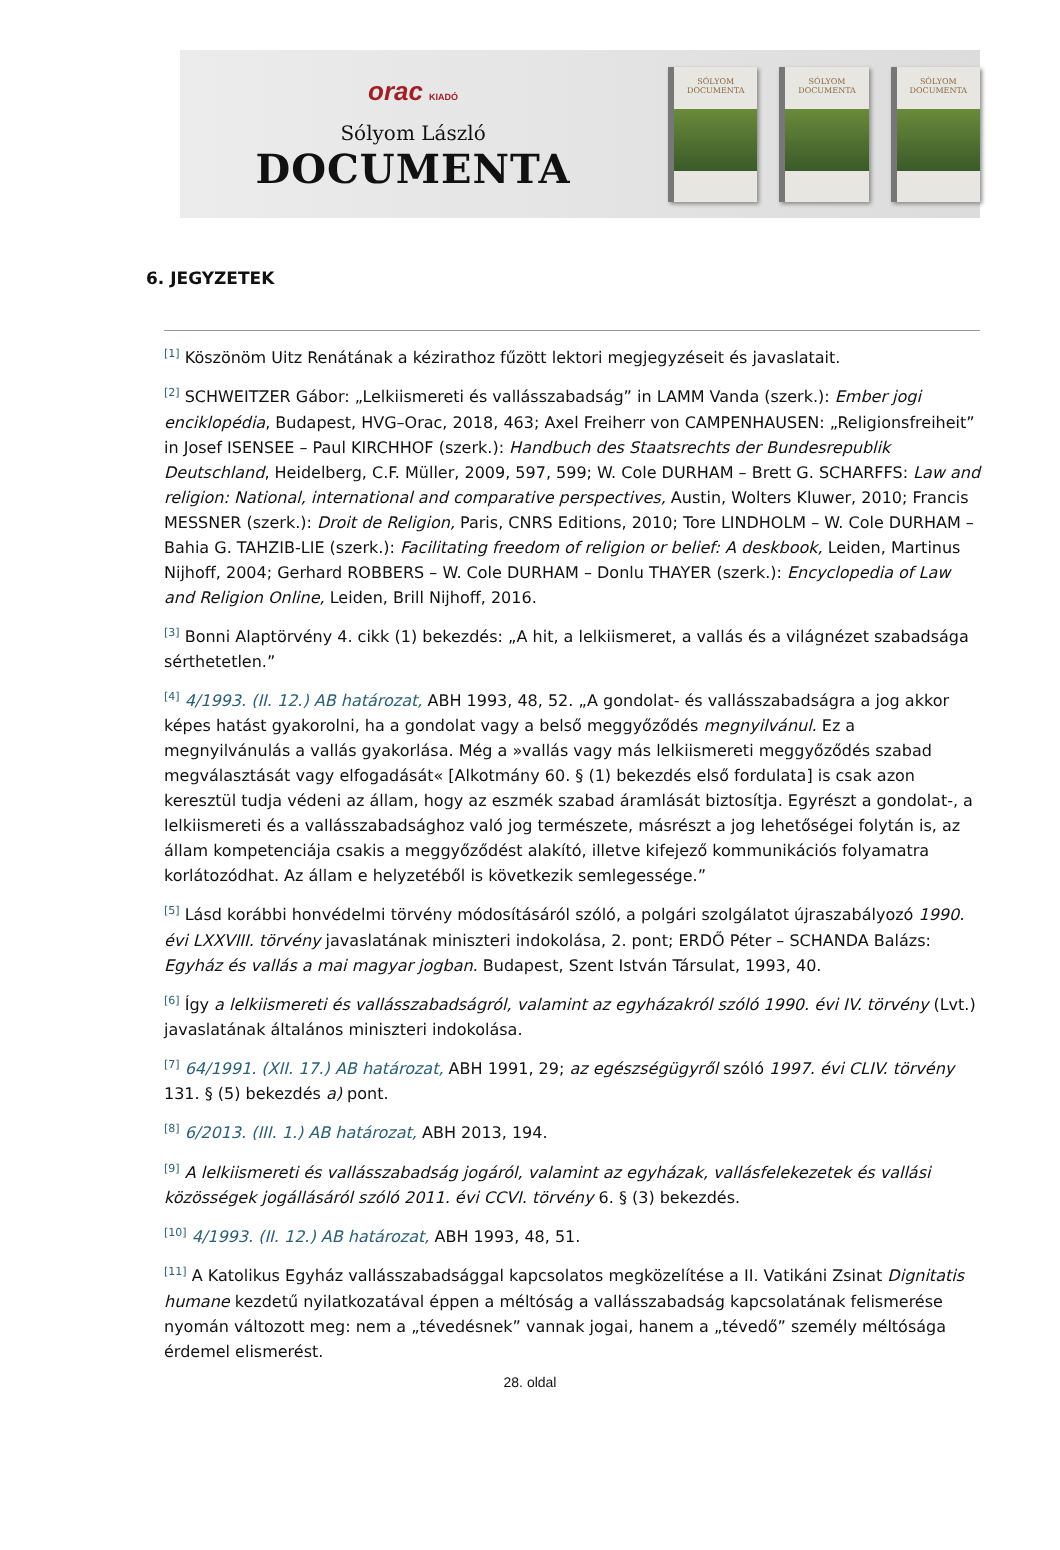orac KIADÓ
Sólyom László
DOCUMENTA
SÓLYOM
DOCUMENTA
SÓLYOM
DOCUMENTA
SÓLYOM
DOCUMENTA
6. JEGYZETEK
<sup>[1]</sup> Köszönöm Uitz Renátának a kézirathoz fűzött lektori megjegyzéseit és javaslatait.
<sup>[2]</sup> SCHWEITZER Gábor: „Lelkiismereti és vallásszabadság” in LAMM Vanda (szerk.): Ember jogi enciklopédia, Budapest, HVG–Orac, 2018, 463; Axel Freiherr von CAMPENHAUSEN: „Religionsfreiheit” in Josef ISENSEE – Paul KIRCHHOF (szerk.): Handbuch des Staatsrechts der Bundesrepublik Deutschland, Heidelberg, C.F. Müller, 2009, 597, 599; W. Cole DURHAM – Brett G. SCHARFFS: Law and religion: National, international and comparative perspectives, Austin, Wolters Kluwer, 2010; Francis MESSNER (szerk.): Droit de Religion, Paris, CNRS Editions, 2010; Tore LINDHOLM – W. Cole DURHAM – Bahia G. TAHZIB-LIE (szerk.): Facilitating freedom of religion or belief: A deskbook, Leiden, Martinus Nijhoff, 2004; Gerhard ROBBERS – W. Cole DURHAM – Donlu THAYER (szerk.): Encyclopedia of Law and Religion Online, Leiden, Brill Nijhoff, 2016.
<sup>[3]</sup> Bonni Alaptörvény 4. cikk (1) bekezdés: „A hit, a lelkiismeret, a vallás és a világnézet szabadsága sérthetetlen.”
<sup>[4]</sup> 4/1993. (II. 12.) AB határozat, ABH 1993, 48, 52. „A gondolat- és vallásszabadságra a jog akkor képes hatást gyakorolni, ha a gondolat vagy a belső meggyőződés megnyilvánul. Ez a megnyilvánulás a vallás gyakorlása. Még a »vallás vagy más lelkiismereti meggyőződés szabad megválasztását vagy elfogadását« [Alkotmány 60. § (1) bekezdés első fordulata] is csak azon keresztül tudja védeni az állam, hogy az eszmék szabad áramlását biztosítja. Egyrészt a gondolat-, a lelkiismereti és a vallásszabadsághoz való jog természete, másrészt a jog lehetőségei folytán is, az állam kompetenciája csakis a meggyőződést alakító, illetve kifejező kommunikációs folyamatra korlátozódhat. Az állam e helyzetéből is következik semlegessége.”
<sup>[5]</sup> Lásd korábbi honvédelmi törvény módosításáról szóló, a polgári szolgálatot újraszabályozó 1990. évi LXXVIII. törvény javaslatának miniszteri indokolása, 2. pont; ERDŐ Péter – SCHANDA Balázs: Egyház és vallás a mai magyar jogban. Budapest, Szent István Társulat, 1993, 40.
<sup>[6]</sup> Így a lelkiismereti és vallásszabadságról, valamint az egyházakról szóló 1990. évi IV. törvény (Lvt.) javaslatának általános miniszteri indokolása.
<sup>[7]</sup> 64/1991. (XII. 17.) AB határozat, ABH 1991, 29; az egészségügyről szóló 1997. évi CLIV. törvény 131. § (5) bekezdés a) pont.
<sup>[8]</sup> 6/2013. (III. 1.) AB határozat, ABH 2013, 194.
<sup>[9]</sup> A lelkiismereti és vallásszabadság jogáról, valamint az egyházak, vallásfelekezetek és vallási közösségek jogállásáról szóló 2011. évi CCVI. törvény 6. § (3) bekezdés.
<sup>[10]</sup> 4/1993. (II. 12.) AB határozat, ABH 1993, 48, 51.
<sup>[11]</sup> A Katolikus Egyház vallásszabadsággal kapcsolatos megközelítése a II. Vatikáni Zsinat Dignitatis humane kezdetű nyilatkozatával éppen a méltóság a vallásszabadság kapcsolatának felismerése nyomán változott meg: nem a „tévedésnek” vannak jogai, hanem a „tévedő” személy méltósága érdemel elismerést.
28. oldal